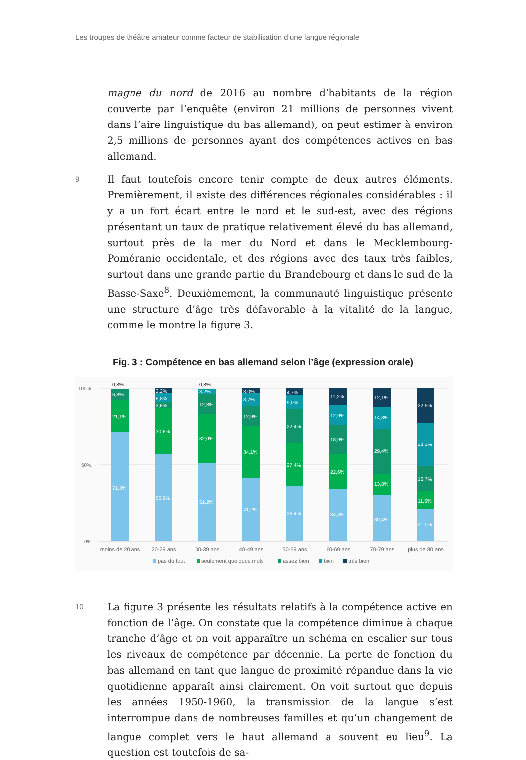Les troupes de théâtre amateur comme facteur de stabilisation d’une langue régionale
magne du nord de 2016 au nombre d’habitants de la région couverte par l’enquête (environ 21 millions de personnes vivent dans l’aire linguistique du bas allemand), on peut estimer à environ 2,5 millions de personnes ayant des compétences actives en bas allemand.
9 Il faut toutefois encore tenir compte de deux autres éléments. Premièrement, il existe des différences régionales considérables : il y a un fort écart entre le nord et le sud-est, avec des régions présentant un taux de pratique relativement élevé du bas allemand, surtout près de la mer du Nord et dans le Mecklembourg-Poméranie occidentale, et des régions avec des taux très faibles, surtout dans une grande partie du Brandebourg et dans le sud de la Basse-Saxe<sup>8</sup>. Deuxièmement, la communauté linguistique présente une structure d’âge très défavorable à la vitalité de la langue, comme le montre la figure 3.
Fig. 3 : Compétence en bas allemand selon l’âge (expression orale)
100%
50%
0%
71,3%
21,1%
6,8%
0,8%
56,9%
30,6%
3,6%
5,8%
3,2%
51,2%
32,0%
12,8%
3,2%
0,8%
41,2%
34,1%
12,9%
8,7%
3,0%
36,4%
27,4%
22,4%
9,0%
4,7%
34,4%
22,6%
18,9%
12,9%
11,2%
30,4%
13,8%
29,4%
14,3%
12,1%
21,0%
11,6%
16,7%
28,2%
22,5%
moins de 20 ans
20-29 ans
30-39 ans
40-49 ans
50-59 ans
60-69 ans
70-79 ans
plus de 80 ans
pas du tout
seulement quelques mots
assez bien
bien
très bien
10 La figure 3 présente les résultats relatifs à la compétence active en fonction de l’âge. On constate que la compétence diminue à chaque tranche d’âge et on voit apparaître un schéma en escalier sur tous les niveaux de compétence par décennie. La perte de fonction du bas allemand en tant que langue de proximité répandue dans la vie quotidienne apparaît ainsi clairement. On voit surtout que depuis les années 1950-1960, la transmission de la langue s’est interrompue dans de nombreuses familles et qu’un changement de langue complet vers le haut allemand a souvent eu lieu<sup>9</sup>. La question est toutefois de sa-